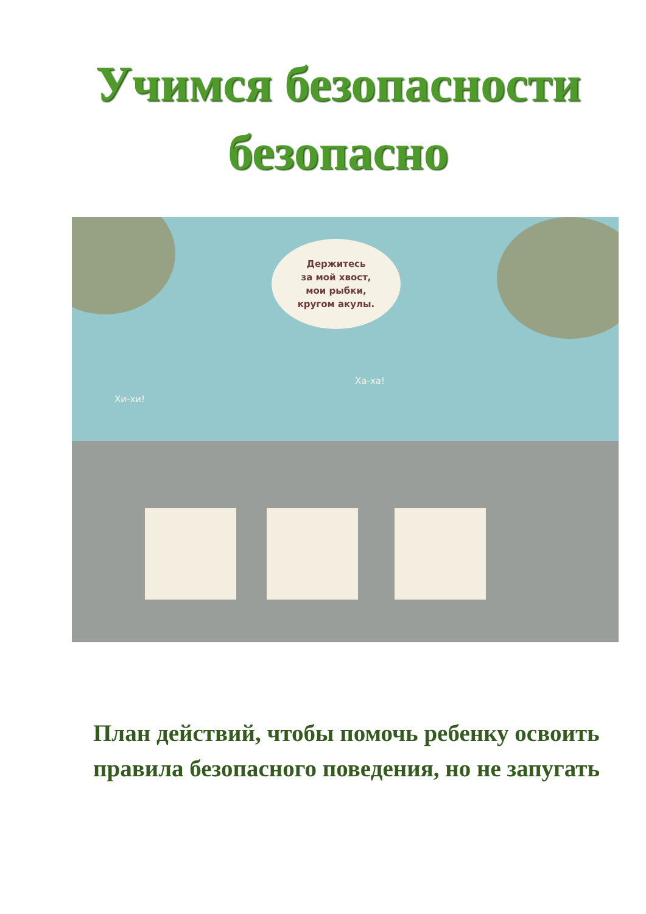Учимся безопасности
безопасно
Держитесь
за мой хвост,
мои рыбки,
кругом акулы.
Хи-хи!
Ха-ха!
План действий, чтобы помочь ребенку освоить правила безопасного поведения, но не запугать